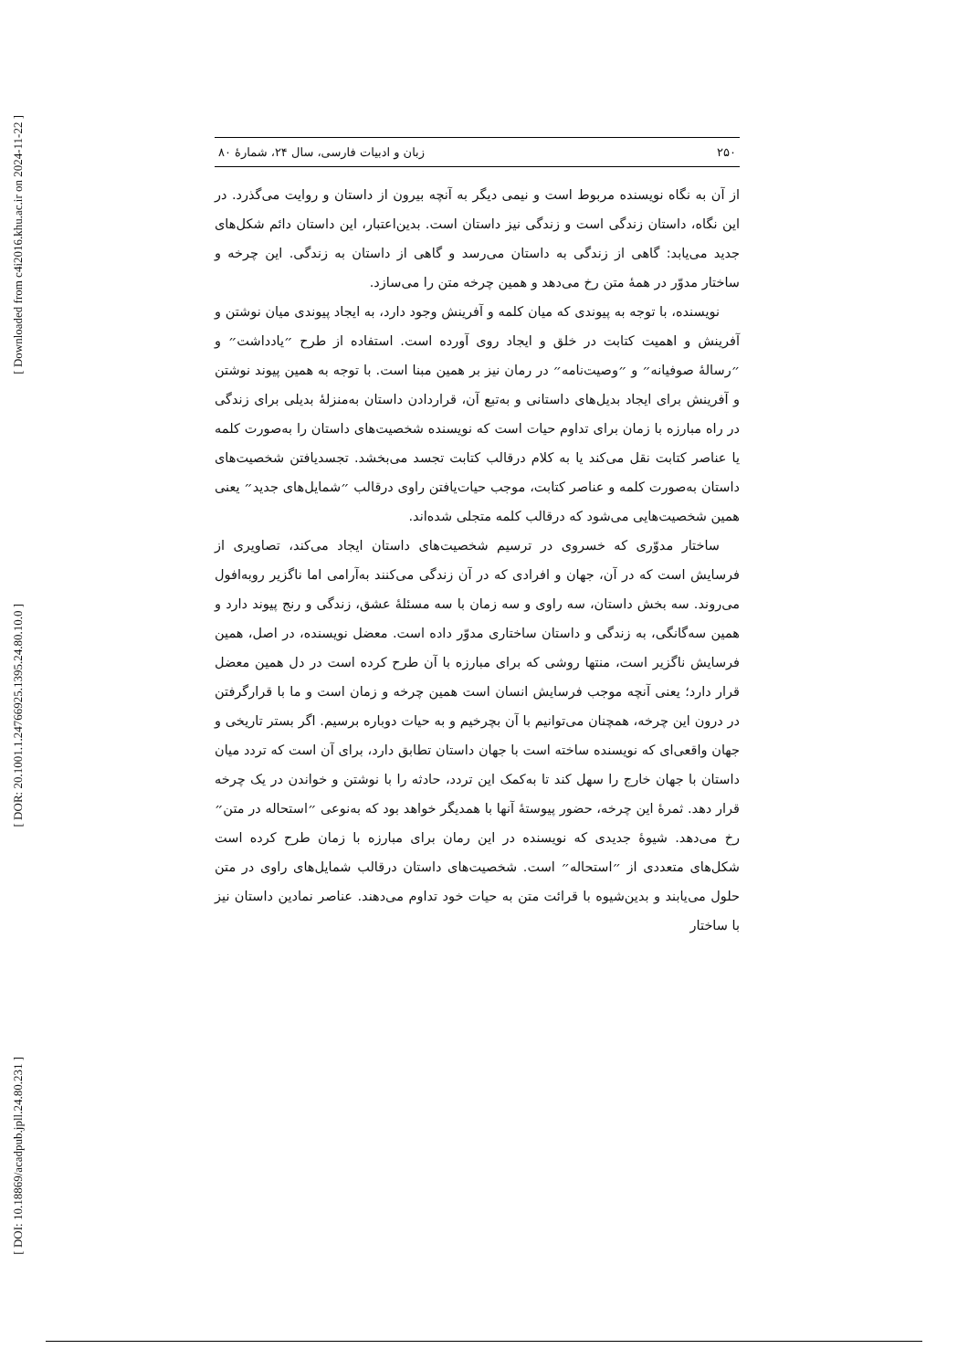[ Downloaded from c4i2016.khu.ac.ir on 2024-11-22 ]
[ DOR: 20.1001.1.24766925.1395.24.80.10.0 ]
[ DOI: 10.18869/acadpub.jpll.24.80.231 ]
۲۵۰ زبان و ادبیات فارسی، سال ۲۴، شمارهٔ ۸۰
از آن به نگاه نویسنده مربوط است و نیمی دیگر به آنچه بیرون از داستان و روایت می‌گذرد. در این نگاه، داستان زندگی است و زندگی نیز داستان است. بدین‌اعتبار، این داستان دائم شکل‌های جدید می‌یابد: گاهی از زندگی به داستان می‌رسد و گاهی از داستان به زندگی. این چرخه و ساختار مدوّر در همهٔ متن رخ می‌دهد و همین چرخه متن را می‌سازد.
نویسنده، با توجه به پیوندی که میان کلمه و آفرینش وجود دارد، به ایجاد پیوندی میان نوشتن و آفرینش و اهمیت کتابت در خلق و ایجاد روی آورده است. استفاده از طرح ״یادداشت״ و ״رسالهٔ صوفیانه״ و ״وصیت‌نامه״ در رمان نیز بر همین مبنا است. با توجه به همین پیوند نوشتن و آفرینش برای ایجاد بدیل‌های داستانی و به‌تبع آن، قراردادن داستان به‌منزلهٔ بدیلی برای زندگی در راه مبارزه با زمان برای تداوم حیات است که نویسنده شخصیت‌های داستان را به‌صورت کلمه یا عناصر کتابت نقل می‌کند یا به کلام درقالب کتابت تجسد می‌بخشد. تجسدیافتن شخصیت‌های داستان به‌صورت کلمه و عناصر کتابت، موجب حیات‌یافتن راوی درقالب ״شمایل‌های جدید״ یعنی همین شخصیت‌هایی می‌شود که درقالب کلمه متجلی شده‌اند.
ساختار مدوّری که خسروی در ترسیم شخصیت‌های داستان ایجاد می‌کند، تصاویری از فرسایش است که در آن، جهان و افرادی که در آن زندگی می‌کنند به‌آرامی اما ناگزیر روبه‌افول می‌روند. سه بخش داستان، سه راوی و سه زمان با سه مسئلهٔ عشق، زندگی و رنج پیوند دارد و همین سه‌گانگی، به زندگی و داستان ساختاری مدوّر داده است. معضل نویسنده، در اصل، همین فرسایش ناگزیر است، منتها روشی که برای مبارزه با آن طرح کرده است در دل همین معضل قرار دارد؛ یعنی آنچه موجب فرسایش انسان است همین چرخه و زمان است و ما با قرارگرفتن در درون این چرخه، همچنان می‌توانیم با آن بچرخیم و به حیات دوباره برسیم. اگر بستر تاریخی و جهان واقعی‌ای که نویسنده ساخته است با جهان داستان تطابق دارد، برای آن است که تردد میان داستان با جهان خارج را سهل کند تا به‌کمک این تردد، حادثه را با نوشتن و خواندن در یک چرخه قرار دهد. ثمرهٔ این چرخه، حضور پیوستهٔ آنها با همدیگر خواهد بود که به‌نوعی ״استحاله در متن״ رخ می‌دهد. شیوهٔ جدیدی که نویسنده در این رمان برای مبارزه با زمان طرح کرده است شکل‌های متعددی از ״استحاله״ است. شخصیت‌های داستان درقالب شمایل‌های راوی در متن حلول می‌یابند و بدین‌شیوه با قرائت متن به حیات خود تداوم می‌دهند. عناصر نمادین داستان نیز با ساختار